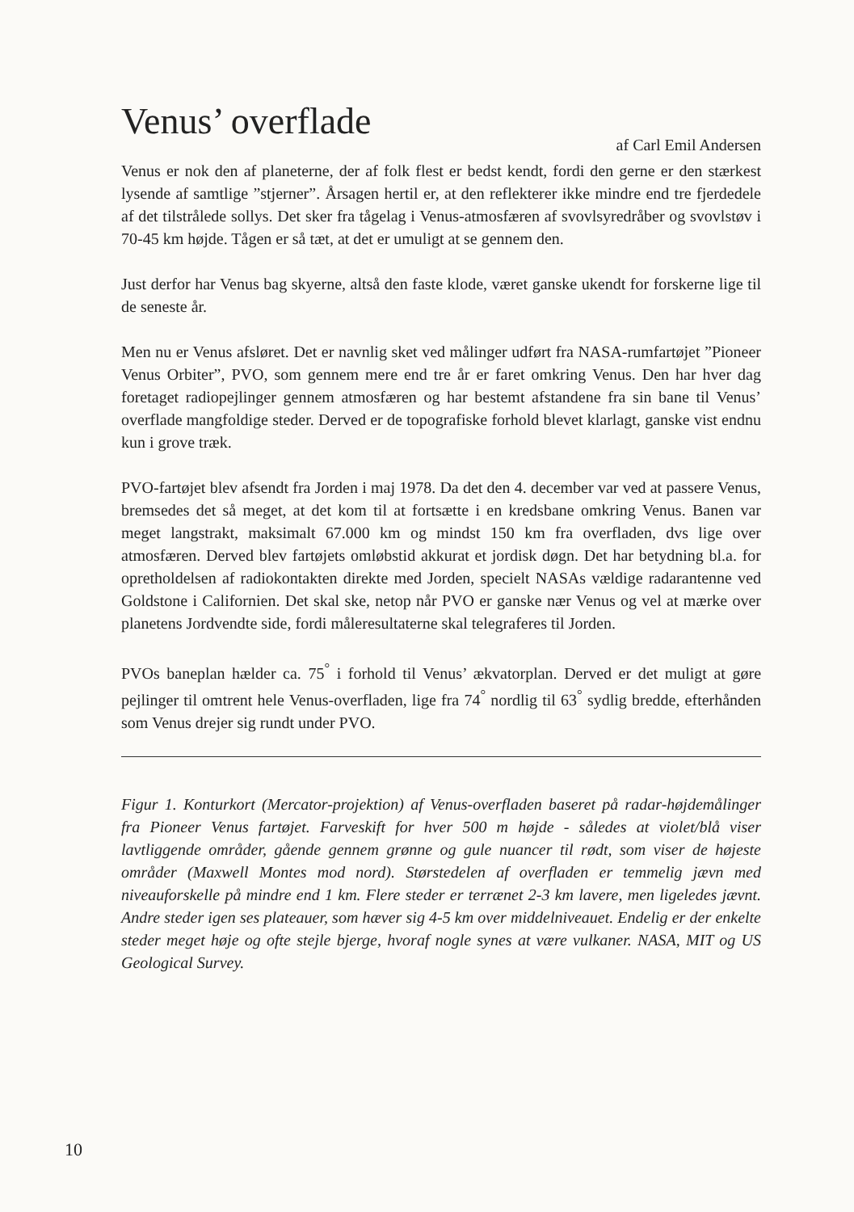Venus’ overflade
af Carl Emil Andersen
Venus er nok den af planeterne, der af folk flest er bedst kendt, fordi den gerne er den stærkest lysende af samtlige ”stjerner”. Årsagen hertil er, at den reflekterer ikke mindre end tre fjerdedele af det tilstrålede sollys. Det sker fra tågelag i Venus-atmosfæren af svovlsyredråber og svovlstøv i 70-45 km højde. Tågen er så tæt, at det er umuligt at se gennem den.
Just derfor har Venus bag skyerne, altså den faste klode, været ganske ukendt for forskerne lige til de seneste år.
Men nu er Venus afsløret. Det er navnlig sket ved målinger udført fra NASA-rumfartøjet ”Pioneer Venus Orbiter”, PVO, som gennem mere end tre år er faret omkring Venus. Den har hver dag foretaget radiopejlinger gennem atmosfæren og har bestemt afstandene fra sin bane til Venus’ overflade mangfoldige steder. Derved er de topografiske forhold blevet klarlagt, ganske vist endnu kun i grove træk.
PVO-fartøjet blev afsendt fra Jorden i maj 1978. Da det den 4. december var ved at passere Venus, bremsedes det så meget, at det kom til at fortsætte i en kredsbane omkring Venus. Banen var meget langstrakt, maksimalt 67.000 km og mindst 150 km fra overfladen, dvs lige over atmosfæren. Derved blev fartøjets omløbstid akkurat et jordisk døgn. Det har betydning bl.a. for opretholdelsen af radiokontakten direkte med Jorden, specielt NASAs vældige radarantenne ved Goldstone i Californien. Det skal ske, netop når PVO er ganske nær Venus og vel at mærke over planetens Jordvendte side, fordi måleresultaterne skal telegraferes til Jorden.
PVOs baneplan hælder ca. 75<sup>°</sup> i forhold til Venus’ ækvatorplan. Derved er det muligt at gøre pejlinger til omtrent hele Venus-overfladen, lige fra 74<sup>°</sup> nordlig til 63<sup>°</sup> sydlig bredde, efterhånden som Venus drejer sig rundt under PVO.
Figur 1. Konturkort (Mercator-projektion) af Venus-overfladen baseret på radar-højdemålinger fra Pioneer Venus fartøjet. Farveskift for hver 500 m højde - således at violet/blå viser lavtliggende områder, gående gennem grønne og gule nuancer til rødt, som viser de højeste områder (Maxwell Montes mod nord). Størstedelen af overfladen er temmelig jævn med niveauforskelle på mindre end 1 km. Flere steder er terrænet 2-3 km lavere, men ligeledes jævnt. Andre steder igen ses plateauer, som hæver sig 4-5 km over middelniveauet. Endelig er der enkelte steder meget høje og ofte stejle bjerge, hvoraf nogle synes at være vulkaner. NASA, MIT og US Geological Survey.
10